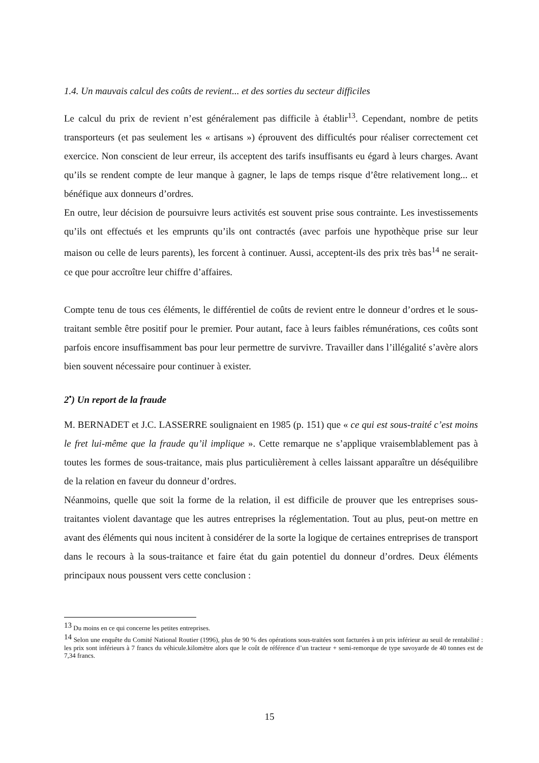1.4. Un mauvais calcul des coûts de revient... et des sorties du secteur difficiles
Le calcul du prix de revient n’est généralement pas difficile à établir<sup>13</sup>. Cependant, nombre de petits transporteurs (et pas seulement les « artisans ») éprouvent des difficultés pour réaliser correctement cet exercice. Non conscient de leur erreur, ils acceptent des tarifs insuffisants eu égard à leurs charges. Avant qu’ils se rendent compte de leur manque à gagner, le laps de temps risque d’être relativement long... et bénéfique aux donneurs d’ordres.
En outre, leur décision de poursuivre leurs activités est souvent prise sous contrainte. Les investissements qu’ils ont effectués et les emprunts qu’ils ont contractés (avec parfois une hypothèque prise sur leur maison ou celle de leurs parents), les forcent à continuer. Aussi, acceptent-ils des prix très bas<sup>14</sup> ne serait-ce que pour accroître leur chiffre d’affaires.
Compte tenu de tous ces éléments, le différentiel de coûts de revient entre le donneur d’ordres et le sous-traitant semble être positif pour le premier. Pour autant, face à leurs faibles rémunérations, ces coûts sont parfois encore insuffisamment bas pour leur permettre de survivre. Travailler dans l’illégalité s’avère alors bien souvent nécessaire pour continuer à exister.
2<sup>•</sup>) Un report de la fraude
M. BERNADET et J.C. LASSERRE soulignaient en 1985 (p. 151) que « ce qui est sous-traité c’est moins le fret lui-même que la fraude qu’il implique ». Cette remarque ne s’applique vraisemblablement pas à toutes les formes de sous-traitance, mais plus particulièrement à celles laissant apparaître un déséquilibre de la relation en faveur du donneur d’ordres.
Néanmoins, quelle que soit la forme de la relation, il est difficile de prouver que les entreprises sous-traitantes violent davantage que les autres entreprises la réglementation. Tout au plus, peut-on mettre en avant des éléments qui nous incitent à considérer de la sorte la logique de certaines entreprises de transport dans le recours à la sous-traitance et faire état du gain potentiel du donneur d’ordres. Deux éléments principaux nous poussent vers cette conclusion :
<sup>13</sup> Du moins en ce qui concerne les petites entreprises.
<sup>14</sup> Selon une enquête du Comité National Routier (1996), plus de 90 % des opérations sous-traitées sont facturées à un prix inférieur au seuil de rentabilité : les prix sont inférieurs à 7 francs du véhicule.kilomètre alors que le coût de référence d’un tracteur + semi-remorque de type savoyarde de 40 tonnes est de 7,34 francs.
15